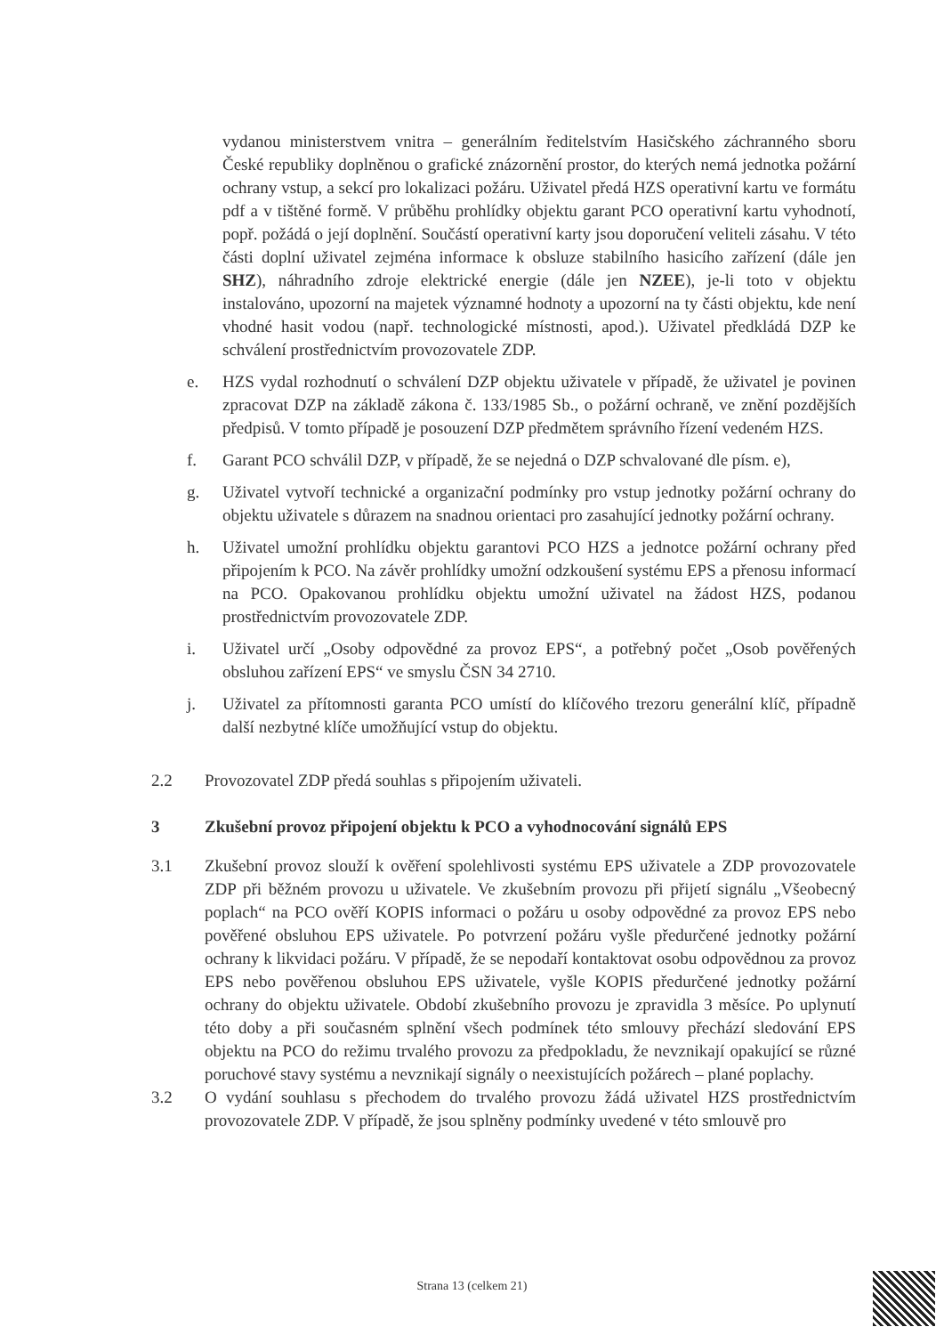vydanou ministerstvem vnitra – generálním ředitelstvím Hasičského záchranného sboru České republiky doplněnou o grafické znázornění prostor, do kterých nemá jednotka požární ochrany vstup, a sekcí pro lokalizaci požáru. Uživatel předá HZS operativní kartu ve formátu pdf a v tištěné formě. V průběhu prohlídky objektu garant PCO operativní kartu vyhodnotí, popř. požádá o její doplnění. Součástí operativní karty jsou doporučení veliteli zásahu. V této části doplní uživatel zejména informace k obsluze stabilního hasicího zařízení (dále jen SHZ), náhradního zdroje elektrické energie (dále jen NZEE), je-li toto v objektu instalováno, upozorní na majetek významné hodnoty a upozorní na ty části objektu, kde není vhodné hasit vodou (např. technologické místnosti, apod.). Uživatel předkládá DZP ke schválení prostřednictvím provozovatele ZDP.
e. HZS vydal rozhodnutí o schválení DZP objektu uživatele v případě, že uživatel je povinen zpracovat DZP na základě zákona č. 133/1985 Sb., o požární ochraně, ve znění pozdějších předpisů. V tomto případě je posouzení DZP předmětem správního řízení vedeném HZS.
f. Garant PCO schválil DZP, v případě, že se nejedná o DZP schvalované dle písm. e),
g. Uživatel vytvoří technické a organizační podmínky pro vstup jednotky požární ochrany do objektu uživatele s důrazem na snadnou orientaci pro zasahující jednotky požární ochrany.
h. Uživatel umožní prohlídku objektu garantovi PCO HZS a jednotce požární ochrany před připojením k PCO. Na závěr prohlídky umožní odzkoušení systému EPS a přenosu informací na PCO. Opakovanou prohlídku objektu umožní uživatel na žádost HZS, podanou prostřednictvím provozovatele ZDP.
i. Uživatel určí „Osoby odpovědné za provoz EPS“, a potřebný počet „Osob pověřených obsluhou zařízení EPS“ ve smyslu ČSN 34 2710.
j. Uživatel za přítomnosti garanta PCO umístí do klíčového trezoru generální klíč, případně další nezbytné klíče umožňující vstup do objektu.
2.2 Provozovatel ZDP předá souhlas s připojením uživateli.
3 Zkušební provoz připojení objektu k PCO a vyhodnocování signálů EPS
3.1 Zkušební provoz slouží k ověření spolehlivosti systému EPS uživatele a ZDP provozovatele ZDP při běžném provozu u uživatele. Ve zkušebním provozu při přijetí signálu „Všeobecný poplach“ na PCO ověří KOPIS informaci o požáru u osoby odpovědné za provoz EPS nebo pověřené obsluhou EPS uživatele. Po potvrzení požáru vyšle předurčené jednotky požární ochrany k likvidaci požáru. V případě, že se nepodaří kontaktovat osobu odpovědnou za provoz EPS nebo pověřenou obsluhou EPS uživatele, vyšle KOPIS předurčené jednotky požární ochrany do objektu uživatele. Období zkušebního provozu je zpravidla 3 měsíce. Po uplynutí této doby a při současném splnění všech podmínek této smlouvy přechází sledování EPS objektu na PCO do režimu trvalého provozu za předpokladu, že nevznikají opakující se různé poruchové stavy systému a nevznikají signály o neexistujících požárech – plané poplachy.
3.2 O vydání souhlasu s přechodem do trvalého provozu žádá uživatel HZS prostřednictvím provozovatele ZDP. V případě, že jsou splněny podmínky uvedené v této smlouvě pro
Strana 13 (celkem 21)